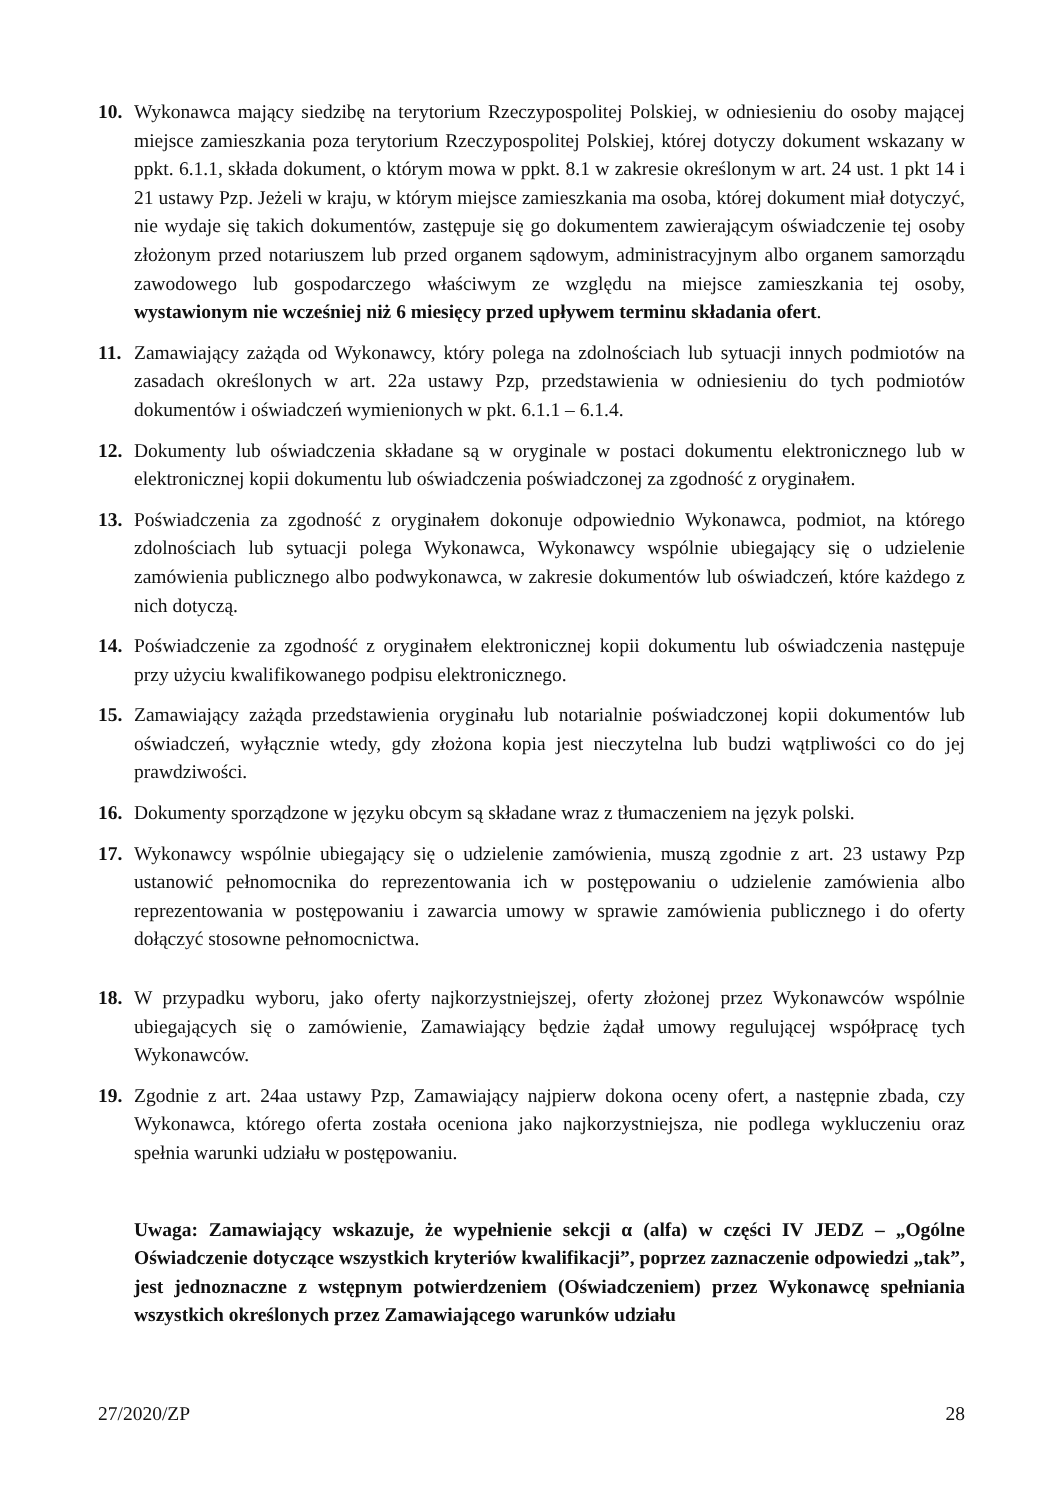10. Wykonawca mający siedzibę na terytorium Rzeczypospolitej Polskiej, w odniesieniu do osoby mającej miejsce zamieszkania poza terytorium Rzeczypospolitej Polskiej, której dotyczy dokument wskazany w ppkt. 6.1.1, składa dokument, o którym mowa w ppkt. 8.1 w zakresie określonym w art. 24 ust. 1 pkt 14 i 21 ustawy Pzp. Jeżeli w kraju, w którym miejsce zamieszkania ma osoba, której dokument miał dotyczyć, nie wydaje się takich dokumentów, zastępuje się go dokumentem zawierającym oświadczenie tej osoby złożonym przed notariuszem lub przed organem sądowym, administracyjnym albo organem samorządu zawodowego lub gospodarczego właściwym ze względu na miejsce zamieszkania tej osoby, wystawionym nie wcześniej niż 6 miesięcy przed upływem terminu składania ofert.
11. Zamawiający zażąda od Wykonawcy, który polega na zdolnościach lub sytuacji innych podmiotów na zasadach określonych w art. 22a ustawy Pzp, przedstawienia w odniesieniu do tych podmiotów dokumentów i oświadczeń wymienionych w pkt. 6.1.1 – 6.1.4.
12. Dokumenty lub oświadczenia składane są w oryginale w postaci dokumentu elektronicznego lub w elektronicznej kopii dokumentu lub oświadczenia poświadczonej za zgodność z oryginałem.
13. Poświadczenia za zgodność z oryginałem dokonuje odpowiednio Wykonawca, podmiot, na którego zdolnościach lub sytuacji polega Wykonawca, Wykonawcy wspólnie ubiegający się o udzielenie zamówienia publicznego albo podwykonawca, w zakresie dokumentów lub oświadczeń, które każdego z nich dotyczą.
14. Poświadczenie za zgodność z oryginałem elektronicznej kopii dokumentu lub oświadczenia następuje przy użyciu kwalifikowanego podpisu elektronicznego.
15. Zamawiający zażąda przedstawienia oryginału lub notarialnie poświadczonej kopii dokumentów lub oświadczeń, wyłącznie wtedy, gdy złożona kopia jest nieczytelna lub budzi wątpliwości co do jej prawdziwości.
16. Dokumenty sporządzone w języku obcym są składane wraz z tłumaczeniem na język polski.
17. Wykonawcy wspólnie ubiegający się o udzielenie zamówienia, muszą zgodnie z art. 23 ustawy Pzp ustanowić pełnomocnika do reprezentowania ich w postępowaniu o udzielenie zamówienia albo reprezentowania w postępowaniu i zawarcia umowy w sprawie zamówienia publicznego i do oferty dołączyć stosowne pełnomocnictwa.
18. W przypadku wyboru, jako oferty najkorzystniejszej, oferty złożonej przez Wykonawców wspólnie ubiegających się o zamówienie, Zamawiający będzie żądał umowy regulującej współpracę tych Wykonawców.
19. Zgodnie z art. 24aa ustawy Pzp, Zamawiający najpierw dokona oceny ofert, a następnie zbada, czy Wykonawca, którego oferta została oceniona jako najkorzystniejsza, nie podlega wykluczeniu oraz spełnia warunki udziału w postępowaniu.
Uwaga: Zamawiający wskazuje, że wypełnienie sekcji α (alfa) w części IV JEDZ – „Ogólne Oświadczenie dotyczące wszystkich kryteriów kwalifikacji”, poprzez zaznaczenie odpowiedzi „tak”, jest jednoznaczne z wstępnym potwierdzeniem (Oświadczeniem) przez Wykonawcę spełniania wszystkich określonych przez Zamawiającego warunków udziału
27/2020/ZP 28